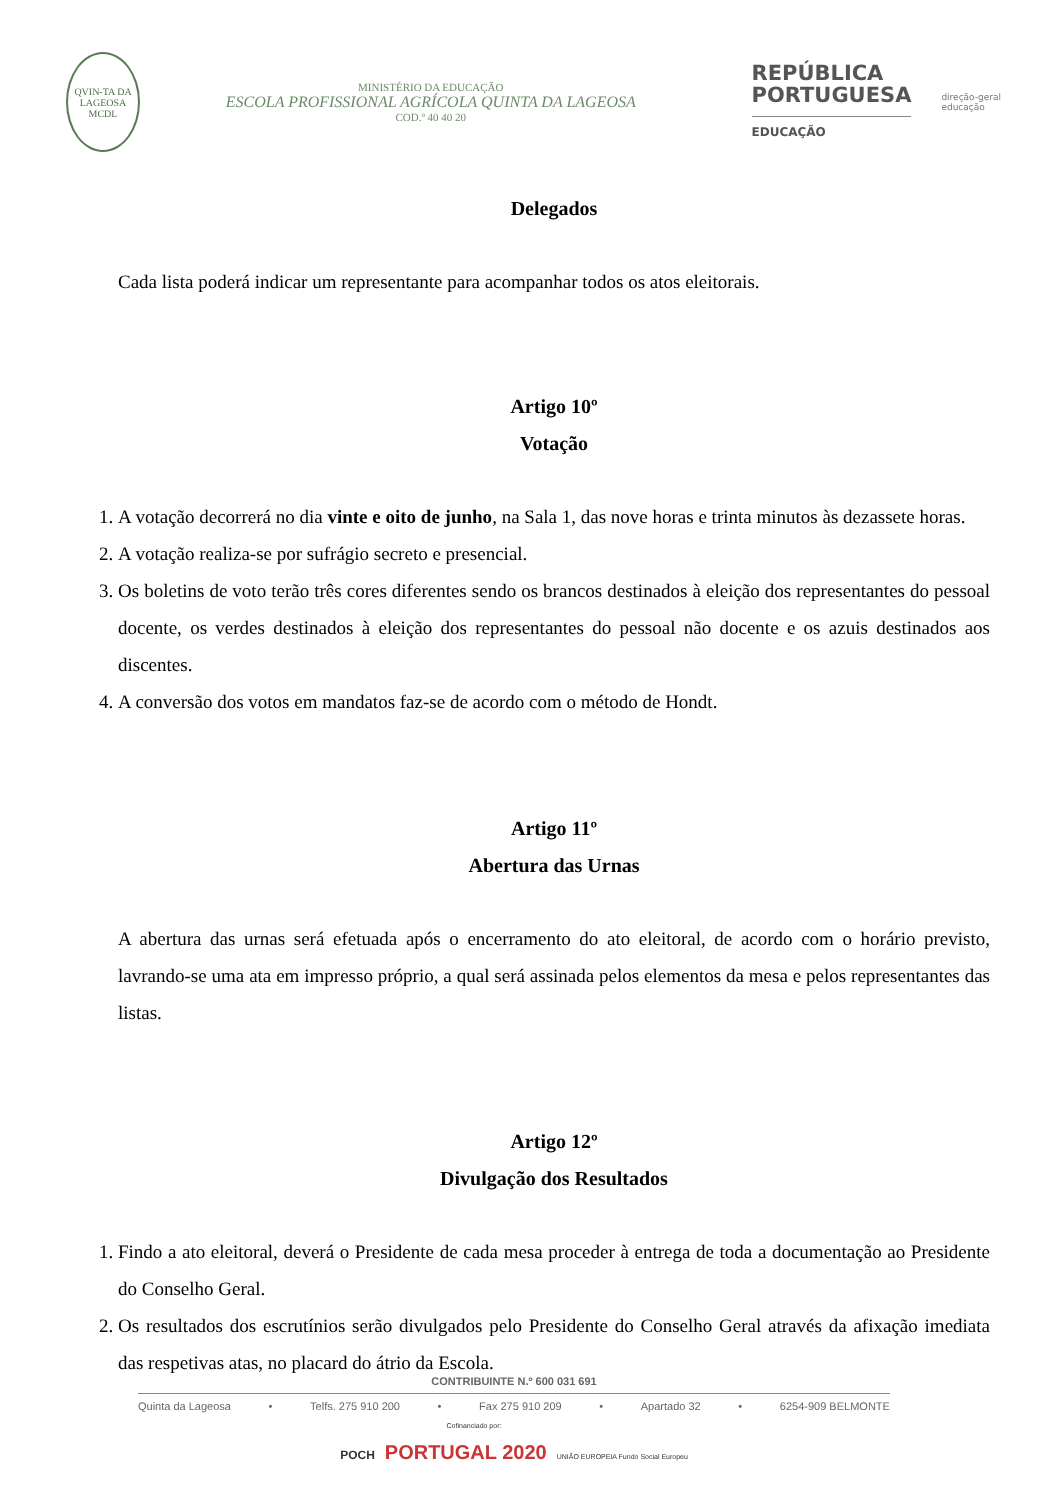QVIN-TA DA LAGEOSA MCDL
MINISTÉRIO DA EDUCAÇÃO
ESCOLA PROFISSIONAL AGRÍCOLA QUINTA DA LAGEOSA
COD.º 40 40 20
REPÚBLICA
PORTUGUESA
EDUCAÇÃO
direção-geral
educação
Delegados
Cada lista poderá indicar um representante para acompanhar todos os atos eleitorais.
Artigo 10º
Votação
1. A votação decorrerá no dia vinte e oito de junho, na Sala 1, das nove horas e trinta minutos às dezassete horas.
2. A votação realiza-se por sufrágio secreto e presencial.
3. Os boletins de voto terão três cores diferentes sendo os brancos destinados à eleição dos representantes do pessoal docente, os verdes destinados à eleição dos representantes do pessoal não docente e os azuis destinados aos discentes.
4. A conversão dos votos em mandatos faz-se de acordo com o método de Hondt.
Artigo 11º
Abertura das Urnas
A abertura das urnas será efetuada após o encerramento do ato eleitoral, de acordo com o horário previsto, lavrando-se uma ata em impresso próprio, a qual será assinada pelos elementos da mesa e pelos representantes das listas.
Artigo 12º
Divulgação dos Resultados
1. Findo a ato eleitoral, deverá o Presidente de cada mesa proceder à entrega de toda a documentação ao Presidente do Conselho Geral.
2. Os resultados dos escrutínios serão divulgados pelo Presidente do Conselho Geral através da afixação imediata das respetivas atas, no placard do átrio da Escola.
CONTRIBUINTE N.º 600 031 691
Quinta da Lageosa • Telfs. 275 910 200 • Fax 275 910 209 • Apartado 32 • 6254-909 BELMONTE
Cofinanciado por:
POCH PORTUGAL 2020 UNIÃO EUROPEIA Fundo Social Europeu